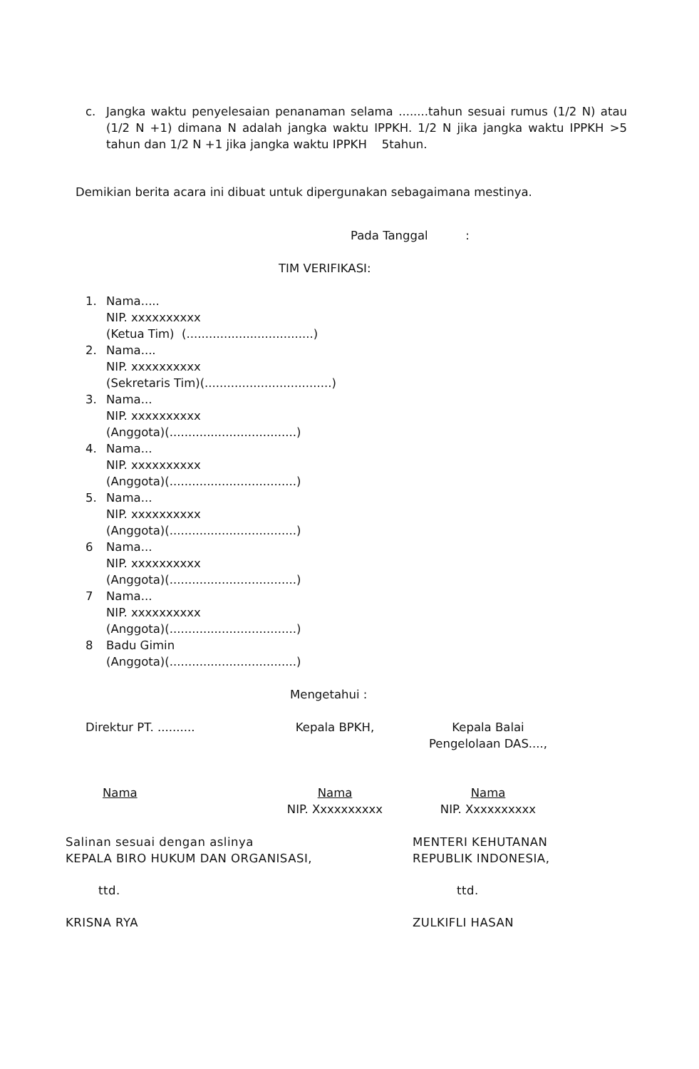c. Jangka waktu penyelesaian penanaman selama ........tahun sesuai rumus (1/2 N) atau (1/2 N +1) dimana N adalah jangka waktu IPPKH. 1/2 N jika jangka waktu IPPKH >5 tahun dan 1/2 N +1 jika jangka waktu IPPKH 5tahun.
Demikian berita acara ini dibuat untuk dipergunakan sebagaimana mestinya.
Pada Tanggal :
TIM VERIFIKASI:
1. Nama.....
NIP. xxxxxxxxxx
(Ketua Tim) (..................................)
2. Nama....
NIP. xxxxxxxxxx
(Sekretaris Tim)(..................................)
3. Nama...
NIP. xxxxxxxxxx
(Anggota)(..................................)
4. Nama...
NIP. xxxxxxxxxx
(Anggota)(..................................)
5. Nama...
NIP. xxxxxxxxxx
(Anggota)(..................................)
6 Nama...
NIP. xxxxxxxxxx
(Anggota)(..................................)
7 Nama...
NIP. xxxxxxxxxx
(Anggota)(..................................)
8 Badu Gimin
(Anggota)(..................................)
Mengetahui :
| Direktur PT. .......... | Kepala BPKH, | Kepala Balai Pengelolaan DAS...., |
| Nama | Nama NIP. Xxxxxxxxxx | Nama NIP. Xxxxxxxxxx |
| Salinan sesuai dengan aslinya KEPALA BIRO HUKUM DAN ORGANISASI, | MENTERI KEHUTANAN REPUBLIK INDONESIA, |
| ttd. | ttd. |
| KRISNA RYA | ZULKIFLI HASAN |